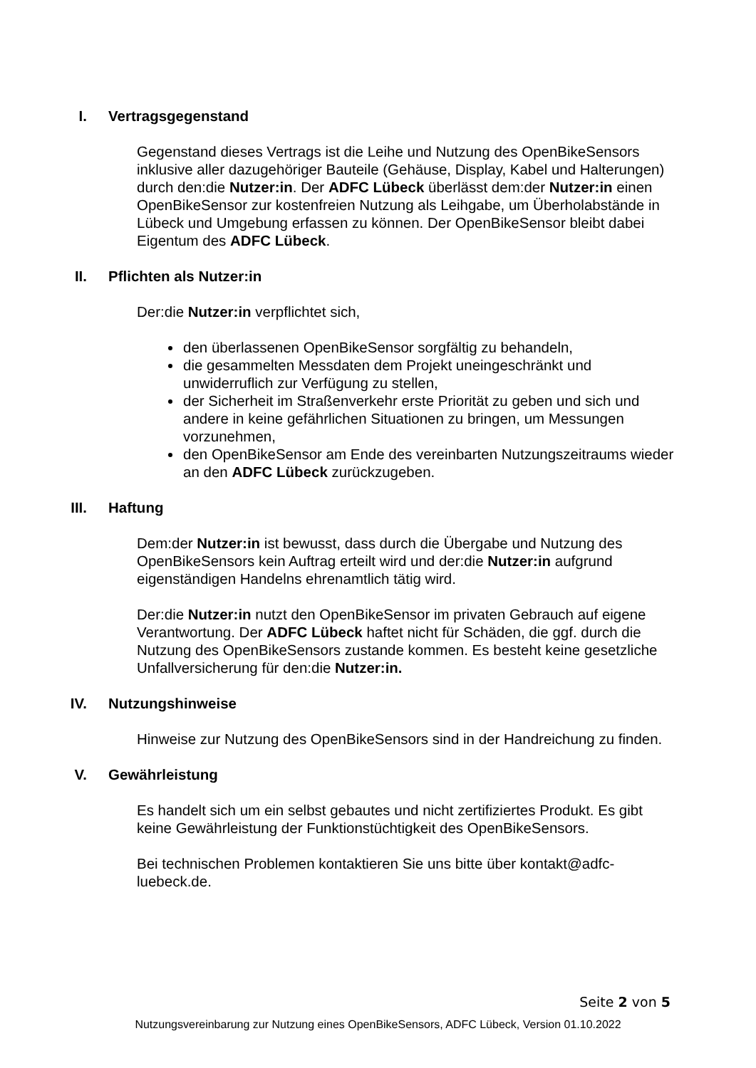I. Vertragsgegenstand
Gegenstand dieses Vertrags ist die Leihe und Nutzung des OpenBikeSensors inklusive aller dazugehöriger Bauteile (Gehäuse, Display, Kabel und Halterungen) durch den:die Nutzer:in. Der ADFC Lübeck überlässt dem:der Nutzer:in einen OpenBikeSensor zur kostenfreien Nutzung als Leihgabe, um Überholabstände in Lübeck und Umgebung erfassen zu können. Der OpenBikeSensor bleibt dabei Eigentum des ADFC Lübeck.
II. Pflichten als Nutzer:in
Der:die Nutzer:in verpflichtet sich,
den überlassenen OpenBikeSensor sorgfältig zu behandeln,
die gesammelten Messdaten dem Projekt uneingeschränkt und unwiderruflich zur Verfügung zu stellen,
der Sicherheit im Straßenverkehr erste Priorität zu geben und sich und andere in keine gefährlichen Situationen zu bringen, um Messungen vorzunehmen,
den OpenBikeSensor am Ende des vereinbarten Nutzungszeitraums wieder an den ADFC Lübeck zurückzugeben.
III. Haftung
Dem:der Nutzer:in ist bewusst, dass durch die Übergabe und Nutzung des OpenBikeSensors kein Auftrag erteilt wird und der:die Nutzer:in aufgrund eigenständigen Handelns ehrenamtlich tätig wird.
Der:die Nutzer:in nutzt den OpenBikeSensor im privaten Gebrauch auf eigene Verantwortung. Der ADFC Lübeck haftet nicht für Schäden, die ggf. durch die Nutzung des OpenBikeSensors zustande kommen. Es besteht keine gesetzliche Unfallversicherung für den:die Nutzer:in.
IV. Nutzungshinweise
Hinweise zur Nutzung des OpenBikeSensors sind in der Handreichung zu finden.
V. Gewährleistung
Es handelt sich um ein selbst gebautes und nicht zertifiziertes Produkt. Es gibt keine Gewährleistung der Funktionstüchtigkeit des OpenBikeSensors.
Bei technischen Problemen kontaktieren Sie uns bitte über kontakt@adfc-luebeck.de.
Seite 2 von 5
Nutzungsvereinbarung zur Nutzung eines OpenBikeSensors, ADFC Lübeck, Version 01.10.2022